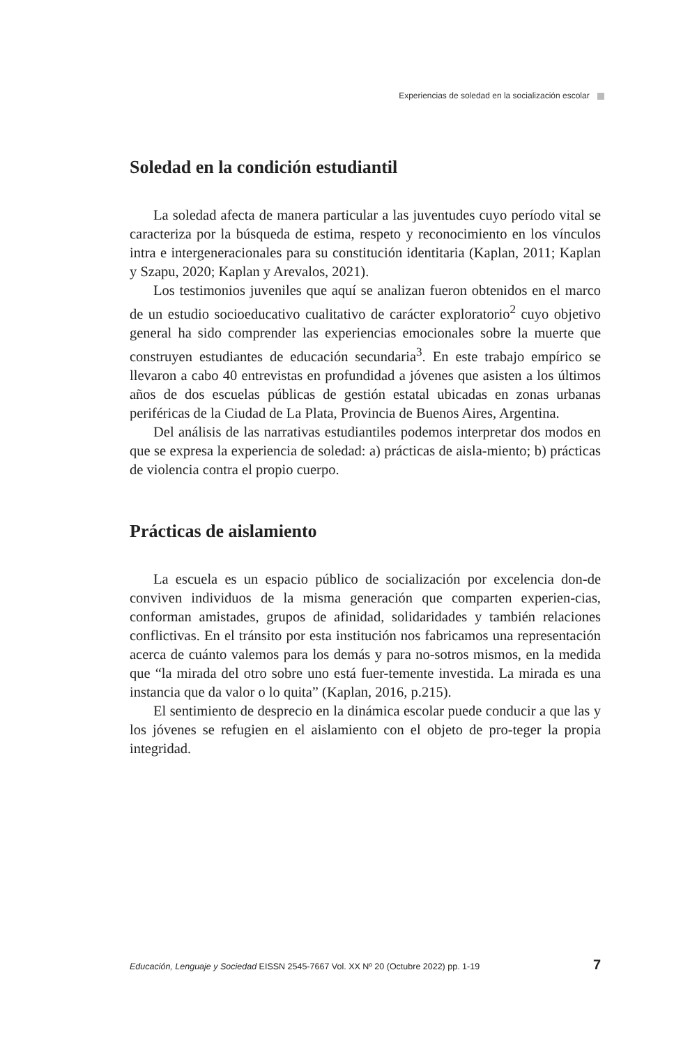Experiencias de soledad en la socialización escolar
Soledad en la condición estudiantil
La soledad afecta de manera particular a las juventudes cuyo período vital se caracteriza por la búsqueda de estima, respeto y reconocimiento en los vínculos intra e intergeneracionales para su constitución identitaria (Kaplan, 2011; Kaplan y Szapu, 2020; Kaplan y Arevalos, 2021).
Los testimonios juveniles que aquí se analizan fueron obtenidos en el marco de un estudio socioeducativo cualitativo de carácter exploratorio<sup>2</sup> cuyo objetivo general ha sido comprender las experiencias emocionales sobre la muerte que construyen estudiantes de educación secundaria<sup>3</sup>. En este trabajo empírico se llevaron a cabo 40 entrevistas en profundidad a jóvenes que asisten a los últimos años de dos escuelas públicas de gestión estatal ubicadas en zonas urbanas periféricas de la Ciudad de La Plata, Provincia de Buenos Aires, Argentina.
Del análisis de las narrativas estudiantiles podemos interpretar dos modos en que se expresa la experiencia de soledad: a) prácticas de aisla-miento; b) prácticas de violencia contra el propio cuerpo.
Prácticas de aislamiento
La escuela es un espacio público de socialización por excelencia don-de conviven individuos de la misma generación que comparten experien-cias, conforman amistades, grupos de afinidad, solidaridades y también relaciones conflictivas. En el tránsito por esta institución nos fabricamos una representación acerca de cuánto valemos para los demás y para no-sotros mismos, en la medida que “la mirada del otro sobre uno está fuer-temente investida. La mirada es una instancia que da valor o lo quita” (Kaplan, 2016, p.215).
El sentimiento de desprecio en la dinámica escolar puede conducir a que las y los jóvenes se refugien en el aislamiento con el objeto de pro-teger la propia integridad.
Educación, Lenguaje y Sociedad EISSN 2545-7667 Vol. XX Nº 20 (Octubre 2022) pp. 1-19 7